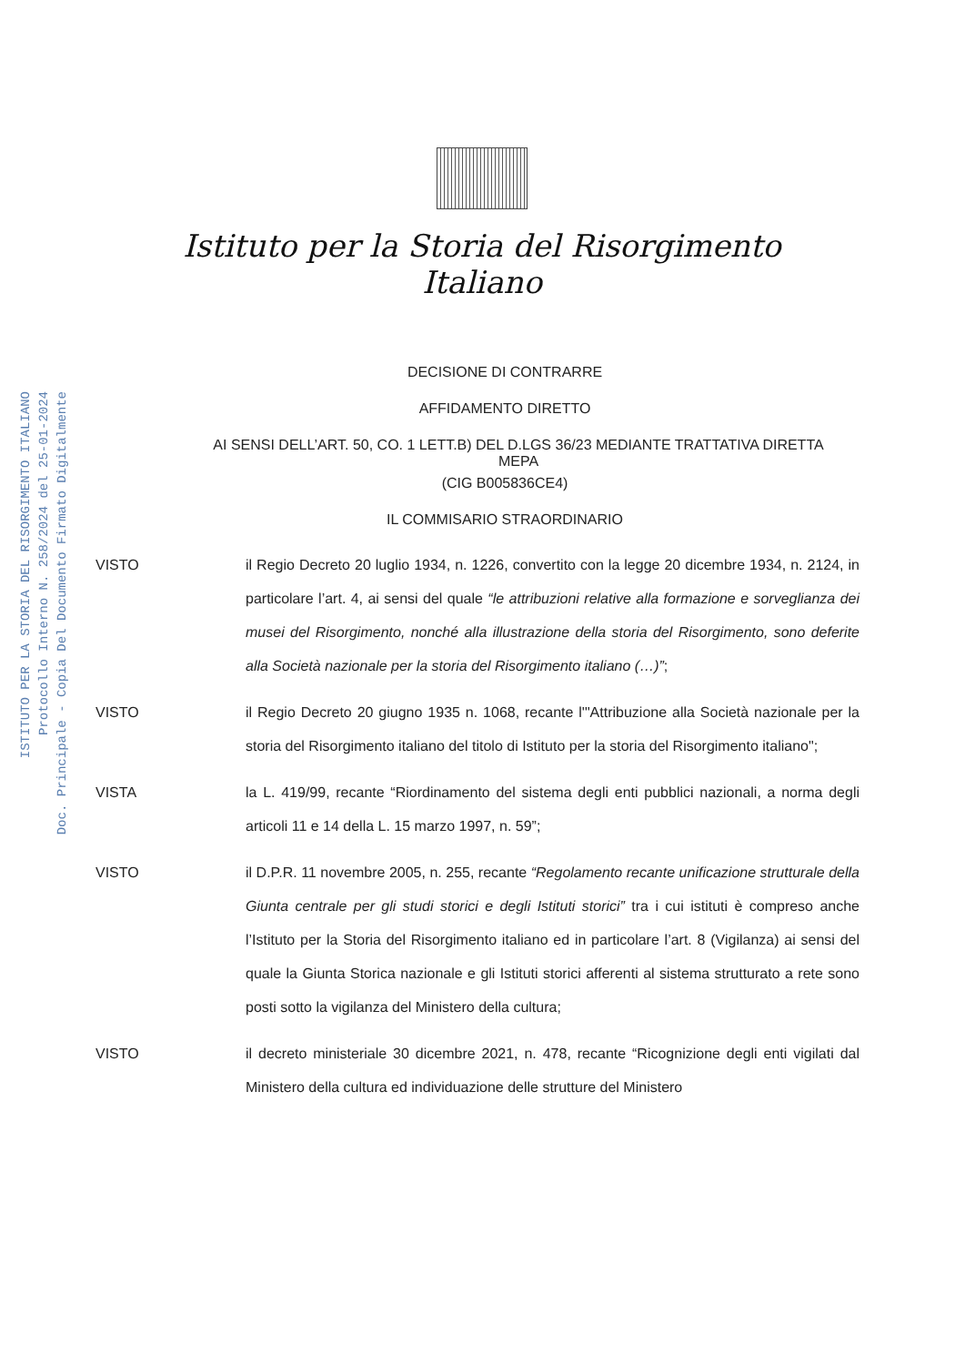ISTITUTO PER LA STORIA DEL RISORGIMENTO ITALIANO
Protocollo Interno N. 258/2024 del 25-01-2024
Doc. Principale - Copia Del Documento Firmato Digitalmente
Istituto per la Storia del Risorgimento Italiano
DECISIONE DI CONTRARRE
AFFIDAMENTO DIRETTO
AI SENSI DELL’ART. 50, CO. 1 LETT.B) DEL D.LGS 36/23 MEDIANTE TRATTATIVA DIRETTA
MEPA
(CIG B005836CE4)
IL COMMISARIO STRAORDINARIO
VISTO il Regio Decreto 20 luglio 1934, n. 1226, convertito con la legge 20 dicembre 1934, n. 2124, in particolare l’art. 4, ai sensi del quale “le attribuzioni relative alla formazione e sorveglianza dei musei del Risorgimento, nonché alla illustrazione della storia del Risorgimento, sono deferite alla Società nazionale per la storia del Risorgimento italiano (…)”;
VISTO il Regio Decreto 20 giugno 1935 n. 1068, recante l'"Attribuzione alla Società nazionale per la storia del Risorgimento italiano del titolo di Istituto per la storia del Risorgimento italiano";
VISTA la L. 419/99, recante “Riordinamento del sistema degli enti pubblici nazionali, a norma degli articoli 11 e 14 della L. 15 marzo 1997, n. 59”;
VISTO il D.P.R. 11 novembre 2005, n. 255, recante “Regolamento recante unificazione strutturale della Giunta centrale per gli studi storici e degli Istituti storici” tra i cui istituti è compreso anche l’Istituto per la Storia del Risorgimento italiano ed in particolare l’art. 8 (Vigilanza) ai sensi del quale la Giunta Storica nazionale e gli Istituti storici afferenti al sistema strutturato a rete sono posti sotto la vigilanza del Ministero della cultura;
VISTO il decreto ministeriale 30 dicembre 2021, n. 478, recante “Ricognizione degli enti vigilati dal Ministero della cultura ed individuazione delle strutture del Ministero